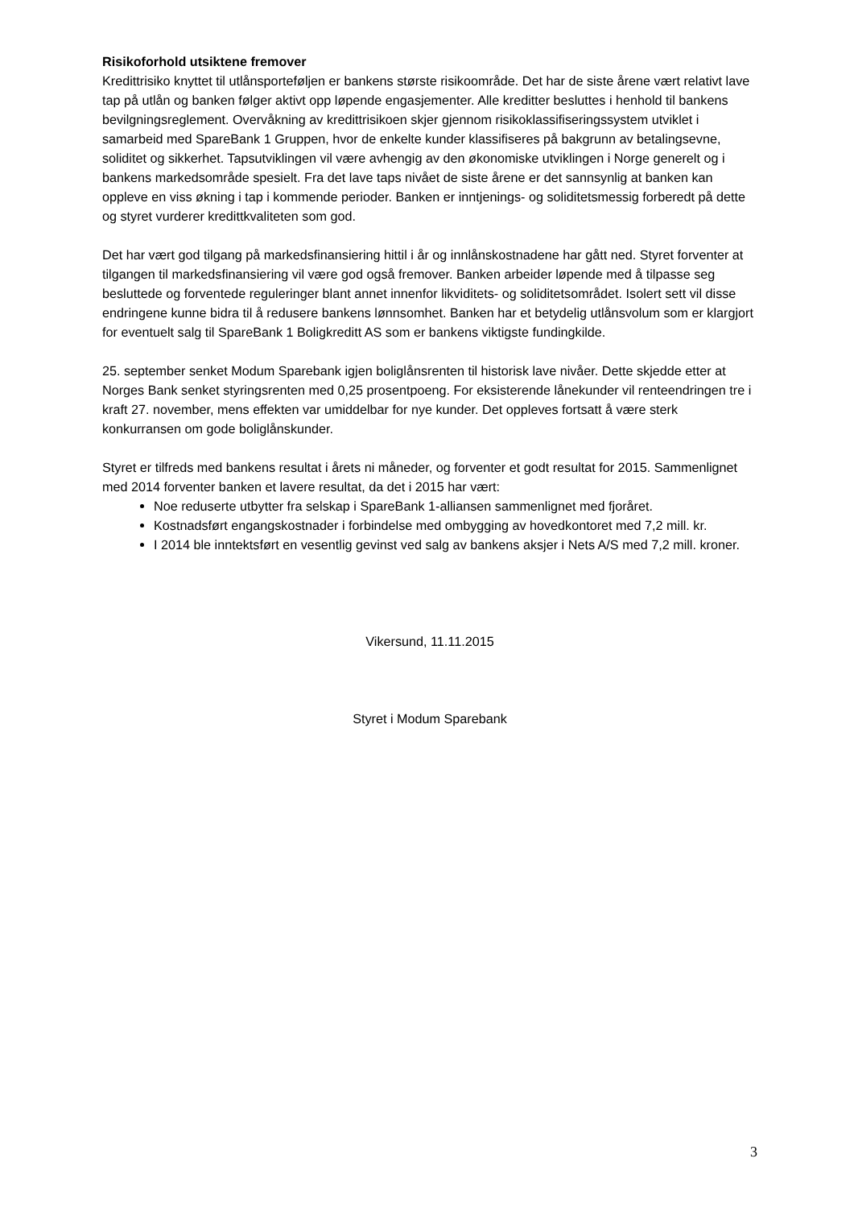Risikoforhold utsiktene fremover
Kredittrisiko knyttet til utlånsporteføljen er bankens største risikoområde. Det har de siste årene vært relativt lave tap på utlån og banken følger aktivt opp løpende engasjementer. Alle kreditter besluttes i henhold til bankens bevilgningsreglement. Overvåkning av kredittrisikoen skjer gjennom risikoklassifiseringssystem utviklet i samarbeid med SpareBank 1 Gruppen, hvor de enkelte kunder klassifiseres på bakgrunn av betalingsevne, soliditet og sikkerhet. Tapsutviklingen vil være avhengig av den økonomiske utviklingen i Norge generelt og i bankens markedsområde spesielt. Fra det lave taps nivået de siste årene er det sannsynlig at banken kan oppleve en viss økning i tap i kommende perioder. Banken er inntjenings- og soliditetsmessig forberedt på dette og styret vurderer kredittkvaliteten som god.
Det har vært god tilgang på markedsfinansiering hittil i år og innlånskostnadene har gått ned. Styret forventer at tilgangen til markedsfinansiering vil være god også fremover. Banken arbeider løpende med å tilpasse seg besluttede og forventede reguleringer blant annet innenfor likviditets- og soliditetsområdet. Isolert sett vil disse endringene kunne bidra til å redusere bankens lønnsomhet. Banken har et betydelig utlånsvolum som er klargjort for eventuelt salg til SpareBank 1 Boligkreditt AS som er bankens viktigste fundingkilde.
25. september senket Modum Sparebank igjen boliglånsrenten til historisk lave nivåer. Dette skjedde etter at Norges Bank senket styringsrenten med 0,25 prosentpoeng. For eksisterende lånekunder vil renteendringen tre i kraft 27. november, mens effekten var umiddelbar for nye kunder. Det oppleves fortsatt å være sterk konkurransen om gode boliglånskunder.
Styret er tilfreds med bankens resultat i årets ni måneder, og forventer et godt resultat for 2015. Sammenlignet med 2014 forventer banken et lavere resultat, da det i 2015 har vært:
Noe reduserte utbytter fra selskap i SpareBank 1-alliansen sammenlignet med fjoråret.
Kostnadsført engangskostnader i forbindelse med ombygging av hovedkontoret med 7,2 mill. kr.
I 2014 ble inntektsført en vesentlig gevinst ved salg av bankens aksjer i Nets A/S med 7,2 mill. kroner.
Vikersund, 11.11.2015
Styret i Modum Sparebank
3